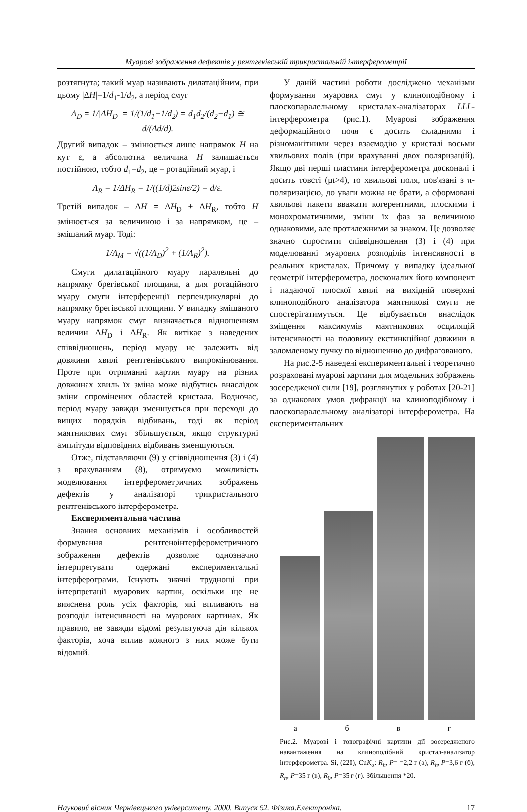Муарові зображення дефектів у рентгенівській трикристальній інтерферометрії
розтягнута; такий муар називають дилатаційним, при цьому |ΔH|=1/d<sub>1</sub>-1/d<sub>2</sub>, а період смуг
Λ<sub>D</sub> = 1/|ΔH<sub>D</sub>| = 1/(1/d<sub>1</sub>−1/d<sub>2</sub>) = d<sub>1</sub>d<sub>2</sub>/(d<sub>2</sub>−d<sub>1</sub>) ≅ d/(Δd/d).
Другий випадок – змінюється лише напрямок H на кут ε, а абсолютна величина H залишається постійною, тобто d<sub>1</sub>=d<sub>2</sub>, це – ротаційний муар, і
Λ<sub>R</sub> = 1/ΔH<sub>R</sub> = 1/((1/d)2sinε/2) = d/ε.
Третій випадок – ΔH = ΔH<sub>D</sub> + ΔH<sub>R</sub>, тобто H змінюється за величиною і за напрямком, це – змішаний муар. Тоді:
1/Λ<sub>M</sub> = √((1/Λ<sub>D</sub>)<sup>2</sup> + (1/Λ<sub>R</sub>)<sup>2</sup>).
Смуги дилатаційного муару паралельні до напрямку брегівської площини, а для ротаційного муару смуги інтерференції перпендикулярні до напрямку брегівської площини. У випадку змішаного муару напрямок смуг визначається відношенням величин ΔH<sub>D</sub> і ΔH<sub>R</sub>. Як витікає з наведених співвідношень, період муару не залежить від довжини хвилі рентгенівського випромінювання. Проте при отриманні картин муару на різних довжинах хвиль їх зміна може відбутись внаслідок зміни опромінених областей кристала. Водночас, період муару завжди зменшується при переході до вищих порядків відбивань, тоді як період маятникових смуг збільшується, якщо структурні амплітуди відповідних відбивань зменшуються.
Отже, підставляючи (9) у співвідношення (3) і (4) з врахуванням (8), отримуємо можливість моделювання інтерферометричних зображень дефектів у аналізаторі трикристального рентгенівського інтерферометра.
Експериментальна частина
Знання основних механізмів і особливостей формування рентгеноінтерферометричного зображення дефектів дозволяє однозначно інтерпретувати одержані експериментальні інтерферограми. Існують значні труднощі при інтерпретації муарових картин, оскільки ще не вияснена роль усіх факторів, які впливають на розподіл інтенсивності на муарових картинах. Як правило, не завжди відомі результуюча дія кількох факторів, хоча вплив кожного з них може бути відомий.
У даній частині роботи досліджено механізми формування муарових смуг у клиноподібному і плоскопаралельному кристалах-аналізаторах LLL-інтерферометра (рис.1). Муарові зображення деформаційного поля є досить складними і різноманітними через взаємодію у кристалі восьми хвильових полів (при врахуванні двох поляризацій). Якщо дві перші пластини інтерферометра досконалі і досить товсті (μt>4), то хвильові поля, пов'язані з π-поляризацією, до уваги можна не брати, а сформовані хвильові пакети вважати когерентними, плоскими і монохроматичними, зміни їх фаз за величиною однаковими, але протилежними за знаком. Це дозволяє значно спростити співвідношення (3) і (4) при моделюванні муарових розподілів інтенсивності в реальних кристалах. Причому у випадку ідеальної геометрії інтерферометра, досконалих його компонент і падаючої плоскої хвилі на вихідній поверхні клиноподібного аналізатора маятникові смуги не спостерігатимуться. Це відбувається внаслідок зміщення максимумів маятникових осциляцій інтенсивності на половину екстинкційної довжини в заломленому пучку по відношенню до дифрагованого.
На рис.2-5 наведені експериментальні і теоретично розраховані муарові картини для модельних зображень зосередженої сили [19], розглянутих у роботах [20-21] за однакових умов дифракції на клиноподібному і плоскопаралельному аналізаторі інтерферометра. На експериментальних
а б в г
Рис.2. Муарові і топографічні картини дії зосередженого навантаження на клиноподібний кристал-аналізатор інтерферометра. Si, (220), CuK<sub>α</sub>: R<sub>h</sub>, P= =2,2 г (а), R<sub>h</sub>, P=3,6 г (б), R<sub>h</sub>, P=35 г (в), R<sub>0</sub>, P=35 г (г). Збільшення *20.
Науковий вісник Чернівецького університету. 2000. Випуск 92. Фізика.Електроніка. 17